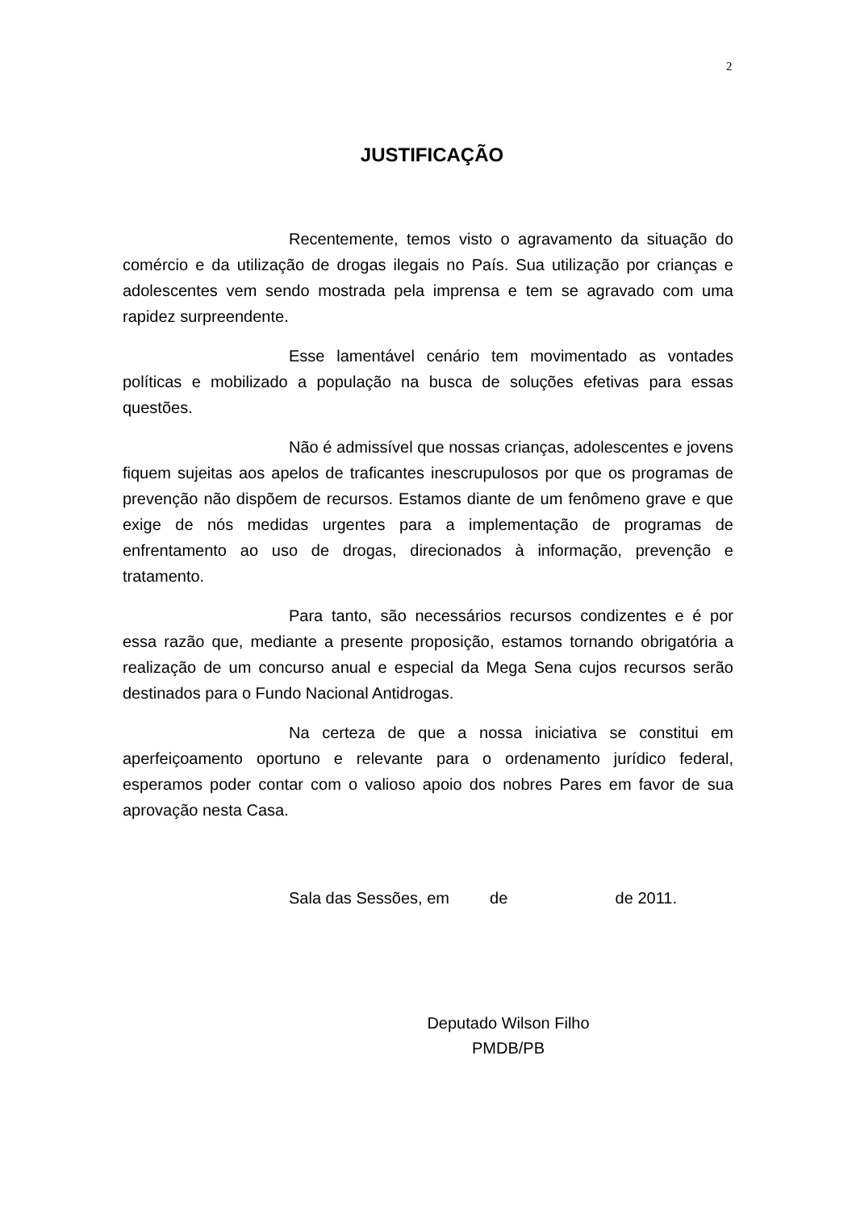2
JUSTIFICAÇÃO
Recentemente, temos visto o agravamento da situação do comércio e da utilização de drogas ilegais no País. Sua utilização por crianças e adolescentes vem sendo mostrada pela imprensa e tem se agravado com uma rapidez surpreendente.
Esse lamentável cenário tem movimentado as vontades políticas e mobilizado a população na busca de soluções efetivas para essas questões.
Não é admissível que nossas crianças, adolescentes e jovens fiquem sujeitas aos apelos de traficantes inescrupulosos por que os programas de prevenção não dispõem de recursos. Estamos diante de um fenômeno grave e que exige de nós medidas urgentes para a implementação de programas de enfrentamento ao uso de drogas, direcionados à informação, prevenção e tratamento.
Para tanto, são necessários recursos condizentes e é por essa razão que, mediante a presente proposição, estamos tornando obrigatória a realização de um concurso anual e especial da Mega Sena cujos recursos serão destinados para o Fundo Nacional Antidrogas.
Na certeza de que a nossa iniciativa se constitui em aperfeiçoamento oportuno e relevante para o ordenamento jurídico federal, esperamos poder contar com o valioso apoio dos nobres Pares em favor de sua aprovação nesta Casa.
Sala das Sessões, em de de 2011.
Deputado Wilson Filho
PMDB/PB